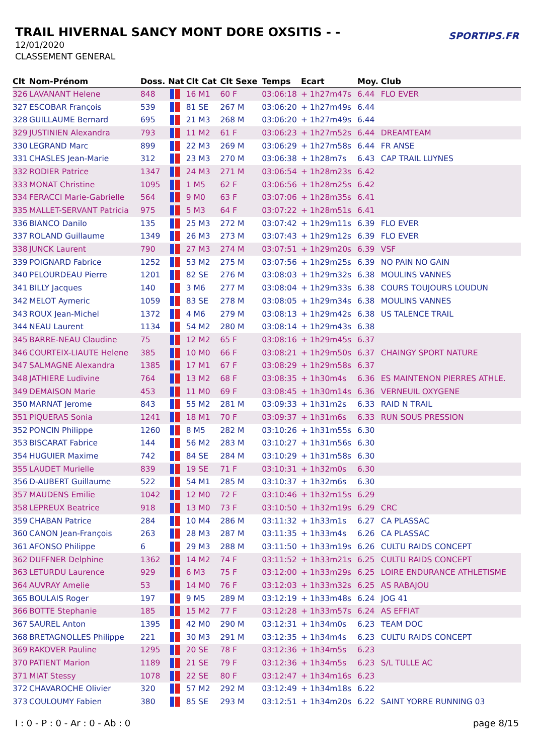TRAIL HIVERNAL SANCY MONT DORE OXSITIS - -
12/01/2020
CLASSEMENT GENERAL
SPORTIPS.FR
| Clt | Nom-Prénom | Doss. | Nat | Clt Cat | Clt Sexe | Temps | Ecart | Moy. | Club |
| --- | --- | --- | --- | --- | --- | --- | --- | --- | --- |
| 326 | LAVANANT Helene | 848 | | 16 M1 | 60 F | 03:06:18 | + 1h27m47s | 6.44 | FLO EVER |
| 327 | ESCOBAR François | 539 | | 81 SE | 267 M | 03:06:20 | + 1h27m49s | 6.44 | |
| 328 | GUILLAUME Bernard | 695 | | 21 M3 | 268 M | 03:06:20 | + 1h27m49s | 6.44 | |
| 329 | JUSTINIEN Alexandra | 793 | | 11 M2 | 61 F | 03:06:23 | + 1h27m52s | 6.44 | DREAMTEAM |
| 330 | LEGRAND Marc | 899 | | 22 M3 | 269 M | 03:06:29 | + 1h27m58s | 6.44 | FR ANSE |
| 331 | CHASLES Jean-Marie | 312 | | 23 M3 | 270 M | 03:06:38 | + 1h28m7s | 6.43 | CAP TRAIL LUYNES |
| 332 | RODIER Patrice | 1347 | | 24 M3 | 271 M | 03:06:54 | + 1h28m23s | 6.42 | |
| 333 | MONAT Christine | 1095 | | 1 M5 | 62 F | 03:06:56 | + 1h28m25s | 6.42 | |
| 334 | FERACCI Marie-Gabrielle | 564 | | 9 M0 | 63 F | 03:07:06 | + 1h28m35s | 6.41 | |
| 335 | MALLET-SERVANT Patricia | 975 | | 5 M3 | 64 F | 03:07:22 | + 1h28m51s | 6.41 | |
| 336 | BIANCO Danilo | 135 | | 25 M3 | 272 M | 03:07:42 | + 1h29m11s | 6.39 | FLO EVER |
| 337 | ROLAND Guillaume | 1349 | | 26 M3 | 273 M | 03:07:43 | + 1h29m12s | 6.39 | FLO EVER |
| 338 | JUNCK Laurent | 790 | | 27 M3 | 274 M | 03:07:51 | + 1h29m20s | 6.39 | VSF |
| 339 | POIGNARD Fabrice | 1252 | | 53 M2 | 275 M | 03:07:56 | + 1h29m25s | 6.39 | NO PAIN NO GAIN |
| 340 | PELOURDEAU Pierre | 1201 | | 82 SE | 276 M | 03:08:03 | + 1h29m32s | 6.38 | MOULINS VANNES |
| 341 | BILLY Jacques | 140 | | 3 M6 | 277 M | 03:08:04 | + 1h29m33s | 6.38 | COURS TOUJOURS LOUDUN |
| 342 | MELOT Aymeric | 1059 | | 83 SE | 278 M | 03:08:05 | + 1h29m34s | 6.38 | MOULINS VANNES |
| 343 | ROUX Jean-Michel | 1372 | | 4 M6 | 279 M | 03:08:13 | + 1h29m42s | 6.38 | US TALENCE TRAIL |
| 344 | NEAU Laurent | 1134 | | 54 M2 | 280 M | 03:08:14 | + 1h29m43s | 6.38 | |
| 345 | BARRE-NEAU Claudine | 75 | | 12 M2 | 65 F | 03:08:16 | + 1h29m45s | 6.37 | |
| 346 | COURTEIX-LIAUTE Helene | 385 | | 10 M0 | 66 F | 03:08:21 | + 1h29m50s | 6.37 | CHAINGY SPORT NATURE |
| 347 | SALMAGNE Alexandra | 1385 | | 17 M1 | 67 F | 03:08:29 | + 1h29m58s | 6.37 | |
| 348 | JATHIERE Ludivine | 764 | | 13 M2 | 68 F | 03:08:35 | + 1h30m4s | 6.36 | ES MAINTENON PIERRES ATHLE. |
| 349 | DEMAISON Marie | 453 | | 11 M0 | 69 F | 03:08:45 | + 1h30m14s | 6.36 | VERNEUIL OXYGENE |
| 350 | MARNAT Jerome | 843 | | 55 M2 | 281 M | 03:09:33 | + 1h31m2s | 6.33 | RAID N TRAIL |
| 351 | PIQUERAS Sonia | 1241 | | 18 M1 | 70 F | 03:09:37 | + 1h31m6s | 6.33 | RUN SOUS PRESSION |
| 352 | PONCIN Philippe | 1260 | | 8 M5 | 282 M | 03:10:26 | + 1h31m55s | 6.30 | |
| 353 | BISCARAT Fabrice | 144 | | 56 M2 | 283 M | 03:10:27 | + 1h31m56s | 6.30 | |
| 354 | HUGUIER Maxime | 742 | | 84 SE | 284 M | 03:10:29 | + 1h31m58s | 6.30 | |
| 355 | LAUDET Murielle | 839 | | 19 SE | 71 F | 03:10:31 | + 1h32m0s | 6.30 | |
| 356 | D-AUBERT Guillaume | 522 | | 54 M1 | 285 M | 03:10:37 | + 1h32m6s | 6.30 | |
| 357 | MAUDENS Emilie | 1042 | | 12 M0 | 72 F | 03:10:46 | + 1h32m15s | 6.29 | |
| 358 | LEPREUX Beatrice | 918 | | 13 M0 | 73 F | 03:10:50 | + 1h32m19s | 6.29 | CRC |
| 359 | CHABAN Patrice | 284 | | 10 M4 | 286 M | 03:11:32 | + 1h33m1s | 6.27 | CA PLASSAC |
| 360 | CANON Jean-François | 263 | | 28 M3 | 287 M | 03:11:35 | + 1h33m4s | 6.26 | CA PLASSAC |
| 361 | AFONSO Philippe | 6 | | 29 M3 | 288 M | 03:11:50 | + 1h33m19s | 6.26 | CULTU RAIDS CONCEPT |
| 362 | DUFFNER Delphine | 1362 | | 14 M2 | 74 F | 03:11:52 | + 1h33m21s | 6.25 | CULTU RAIDS CONCEPT |
| 363 | LETURDU Laurence | 929 | | 6 M3 | 75 F | 03:12:00 | + 1h33m29s | 6.25 | LOIRE ENDURANCE ATHLETISME |
| 364 | AUVRAY Amelie | 53 | | 14 M0 | 76 F | 03:12:03 | + 1h33m32s | 6.25 | AS RABAJOU |
| 365 | BOULAIS Roger | 197 | | 9 M5 | 289 M | 03:12:19 | + 1h33m48s | 6.24 | JOG 41 |
| 366 | BOTTE Stephanie | 185 | | 15 M2 | 77 F | 03:12:28 | + 1h33m57s | 6.24 | AS EFFIAT |
| 367 | SAUREL Anton | 1395 | | 42 M0 | 290 M | 03:12:31 | + 1h34m0s | 6.23 | TEAM DOC |
| 368 | BRETAGNOLLES Philippe | 221 | | 30 M3 | 291 M | 03:12:35 | + 1h34m4s | 6.23 | CULTU RAIDS CONCEPT |
| 369 | RAKOVER Pauline | 1295 | | 20 SE | 78 F | 03:12:36 | + 1h34m5s | 6.23 | |
| 370 | PATIENT Marion | 1189 | | 21 SE | 79 F | 03:12:36 | + 1h34m5s | 6.23 | S/L TULLE AC |
| 371 | MIAT Stessy | 1078 | | 22 SE | 80 F | 03:12:47 | + 1h34m16s | 6.23 | |
| 372 | CHAVAROCHE Olivier | 320 | | 57 M2 | 292 M | 03:12:49 | + 1h34m18s | 6.22 | |
| 373 | COULOUMY Fabien | 380 | | 85 SE | 293 M | 03:12:51 | + 1h34m20s | 6.22 | SAINT YORRE RUNNING 03 |
I : 0 - P : 0 - Ar : 0 - Ab : 0 page 8/15